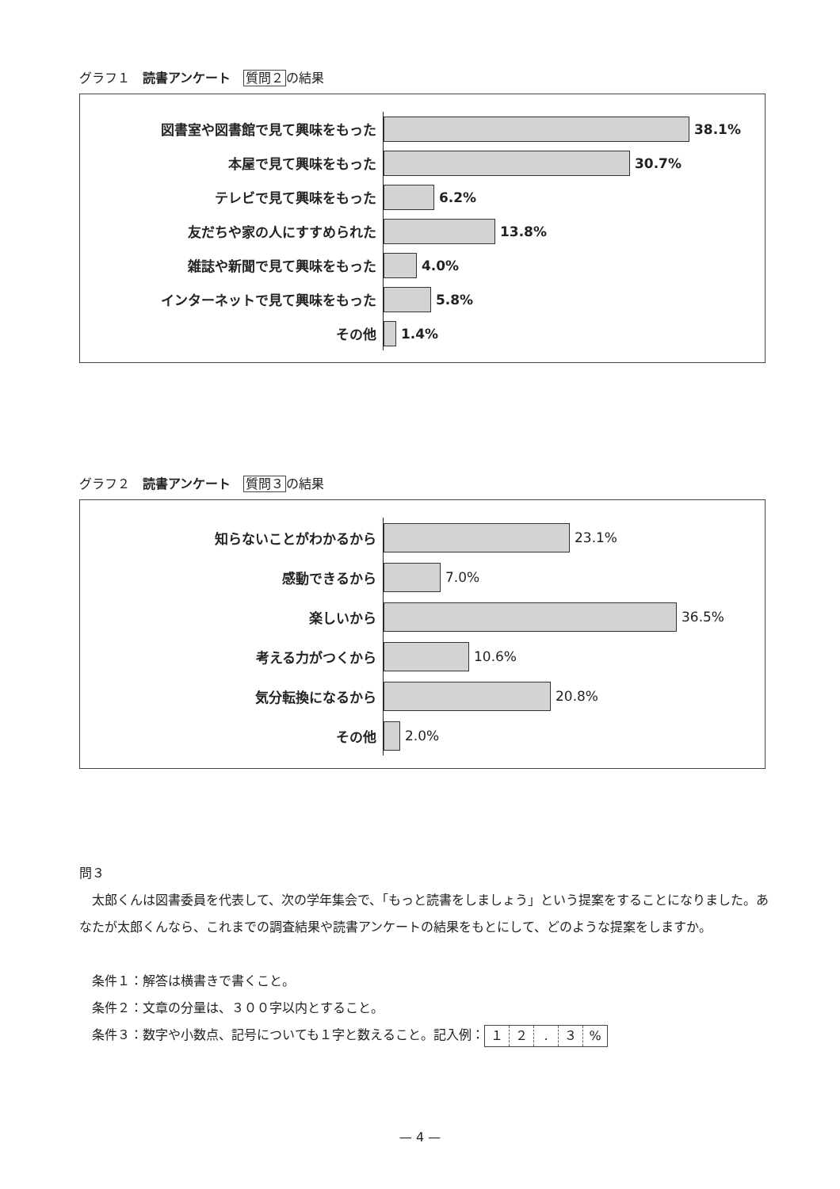グラフ１　読書アンケート　質問２の結果
図書室や図書館で見て興味をもった
38.1%
本屋で見て興味をもった
30.7%
テレビで見て興味をもった
6.2%
友だちや家の人にすすめられた
13.8%
雑誌や新聞で見て興味をもった
4.0%
インターネットで見て興味をもった
5.8%
その他
1.4%
グラフ２　読書アンケート　質問３の結果
知らないことがわかるから
23.1%
感動できるから
7.0%
楽しいから
36.5%
考える力がつくから
10.6%
気分転換になるから
20.8%
その他
2.0%
問３
　太郎くんは図書委員を代表して、次の学年集会で、「もっと読書をしましょう」という提案をすることになりました。あなたが太郎くんなら、これまでの調査結果や読書アンケートの結果をもとにして、どのような提案をしますか。
　条件１：解答は横書きで書くこと。
　条件２：文章の分量は、３００字以内とすること。
　条件３：数字や小数点、記号についても１字と数えること。記入例：１２. ３%
— 4 —